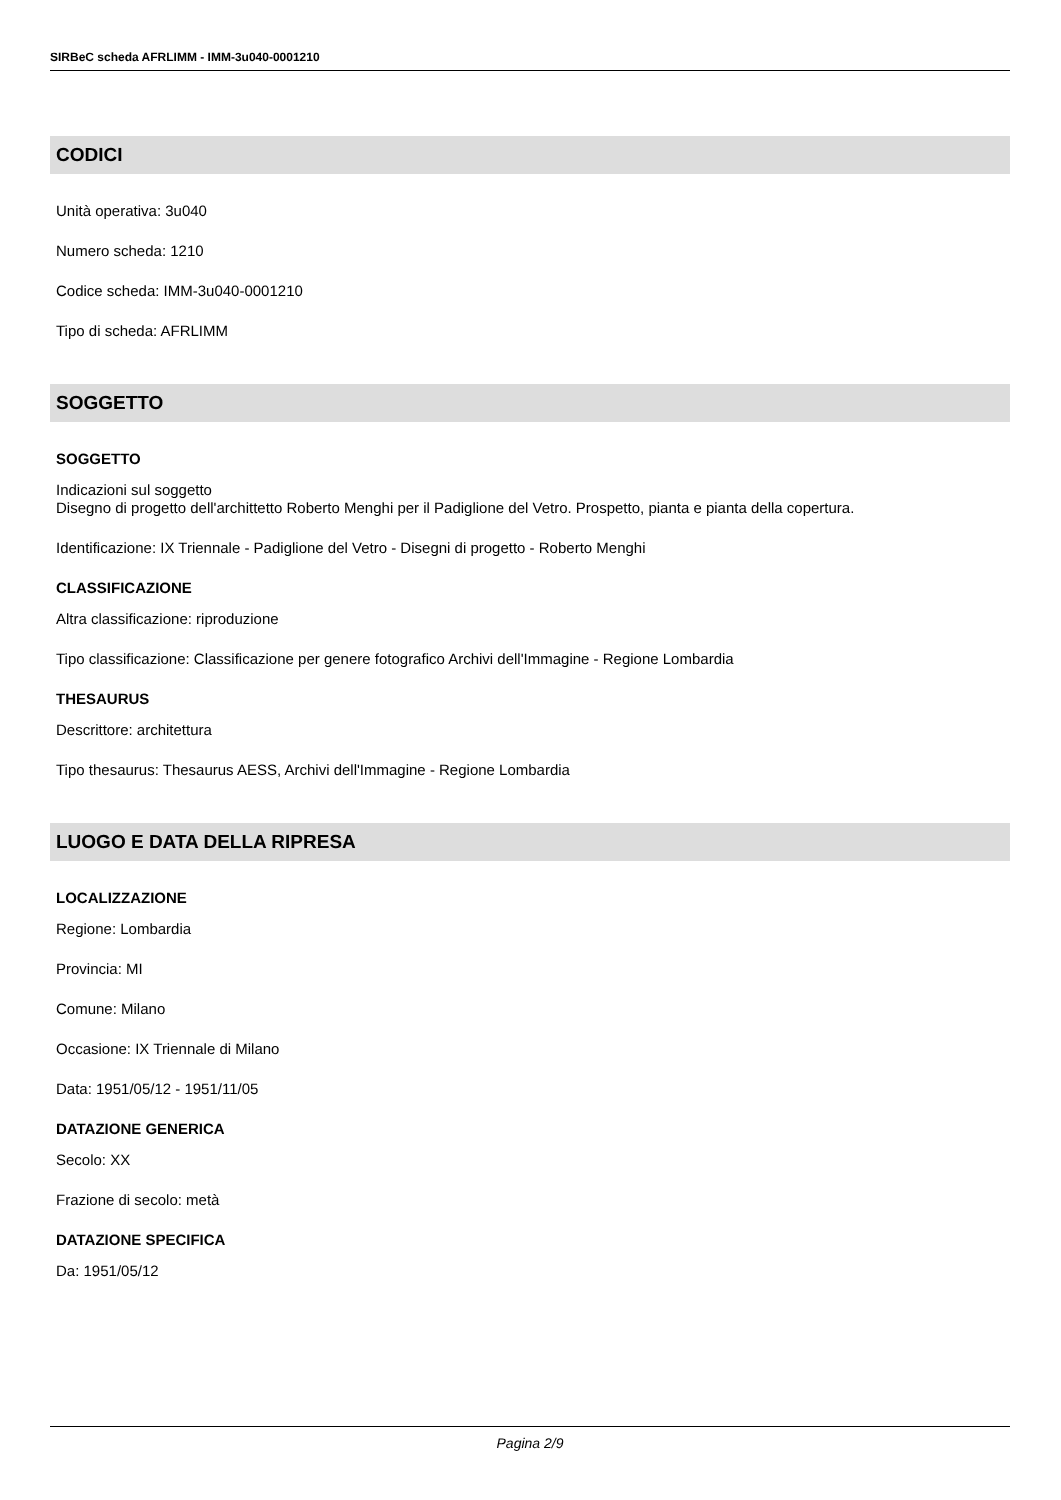SIRBeC scheda AFRLIMM - IMM-3u040-0001210
CODICI
Unità operativa: 3u040
Numero scheda: 1210
Codice scheda: IMM-3u040-0001210
Tipo di scheda: AFRLIMM
SOGGETTO
SOGGETTO
Indicazioni sul soggetto
Disegno di progetto dell'archittetto Roberto Menghi per il Padiglione del Vetro. Prospetto, pianta e pianta della copertura.
Identificazione: IX Triennale - Padiglione del Vetro - Disegni di progetto - Roberto Menghi
CLASSIFICAZIONE
Altra classificazione: riproduzione
Tipo classificazione: Classificazione per genere fotografico Archivi dell'Immagine - Regione Lombardia
THESAURUS
Descrittore: architettura
Tipo thesaurus: Thesaurus AESS, Archivi dell'Immagine - Regione Lombardia
LUOGO E DATA DELLA RIPRESA
LOCALIZZAZIONE
Regione: Lombardia
Provincia: MI
Comune: Milano
Occasione: IX Triennale di Milano
Data: 1951/05/12 - 1951/11/05
DATAZIONE GENERICA
Secolo: XX
Frazione di secolo: metà
DATAZIONE SPECIFICA
Da: 1951/05/12
Pagina 2/9